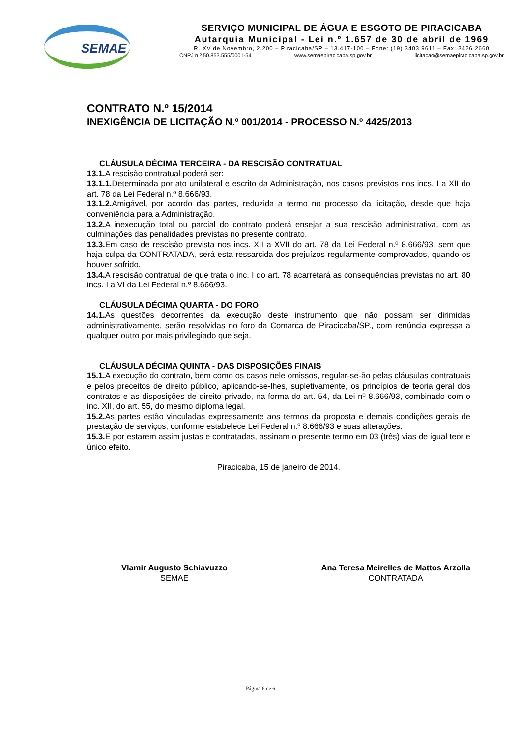SEMAE
SERVIÇO MUNICIPAL DE ÁGUA E ESGOTO DE PIRACICABA
Autarquia Municipal - Lei n.º 1.657 de 30 de abril de 1969
R. XV de Novembro, 2.200 – Piracicaba/SP – 13.417-100 – Fone: (19) 3403 9611 – Fax: 3426 2660
CNPJ n.º 50.853.555/0001-54 www.semaepiracicaba.sp.gov.br licitacao@semaepiracicaba.sp.gov.br
CONTRATO N.º 15/2014
INEXIGÊNCIA DE LICITAÇÃO N.º 001/2014 - PROCESSO N.º 4425/2013
CLÁUSULA DÉCIMA TERCEIRA - DA RESCISÃO CONTRATUAL
13.1. A rescisão contratual poderá ser:
13.1.1. Determinada por ato unilateral e escrito da Administração, nos casos previstos nos incs. I a XII do art. 78 da Lei Federal n.º 8.666/93.
13.1.2. Amigável, por acordo das partes, reduzida a termo no processo da licitação, desde que haja conveniência para a Administração.
13.2. A inexecução total ou parcial do contrato poderá ensejar a sua rescisão administrativa, com as culminações das penalidades previstas no presente contrato.
13.3. Em caso de rescisão prevista nos incs. XII a XVII do art. 78 da Lei Federal n.º 8.666/93, sem que haja culpa da CONTRATADA, será esta ressarcida dos prejuízos regularmente comprovados, quando os houver sofrido.
13.4. A rescisão contratual de que trata o inc. I do art. 78 acarretará as consequências previstas no art. 80 incs. I a VI da Lei Federal n.º 8.666/93.
CLÁUSULA DÉCIMA QUARTA - DO FORO
14.1. As questões decorrentes da execução deste instrumento que não possam ser dirimidas administrativamente, serão resolvidas no foro da Comarca de Piracicaba/SP., com renúncia expressa a qualquer outro por mais privilegiado que seja.
CLÁUSULA DÉCIMA QUINTA - DAS DISPOSIÇÕES FINAIS
15.1. A execução do contrato, bem como os casos nele omissos, regular-se-ão pelas cláusulas contratuais e pelos preceitos de direito público, aplicando-se-lhes, supletivamente, os princípios de teoria geral dos contratos e as disposições de direito privado, na forma do art. 54, da Lei nº 8.666/93, combinado com o inc. XII, do art. 55, do mesmo diploma legal.
15.2. As partes estão vinculadas expressamente aos termos da proposta e demais condições gerais de prestação de serviços, conforme estabelece Lei Federal n.º 8.666/93 e suas alterações.
15.3. E por estarem assim justas e contratadas, assinam o presente termo em 03 (três) vias de igual teor e único efeito.
Piracicaba, 15 de janeiro de 2014.
Vlamir Augusto Schiavuzzo
SEMAE
Ana Teresa Meirelles de Mattos Arzolla
CONTRATADA
Página 6 de 6